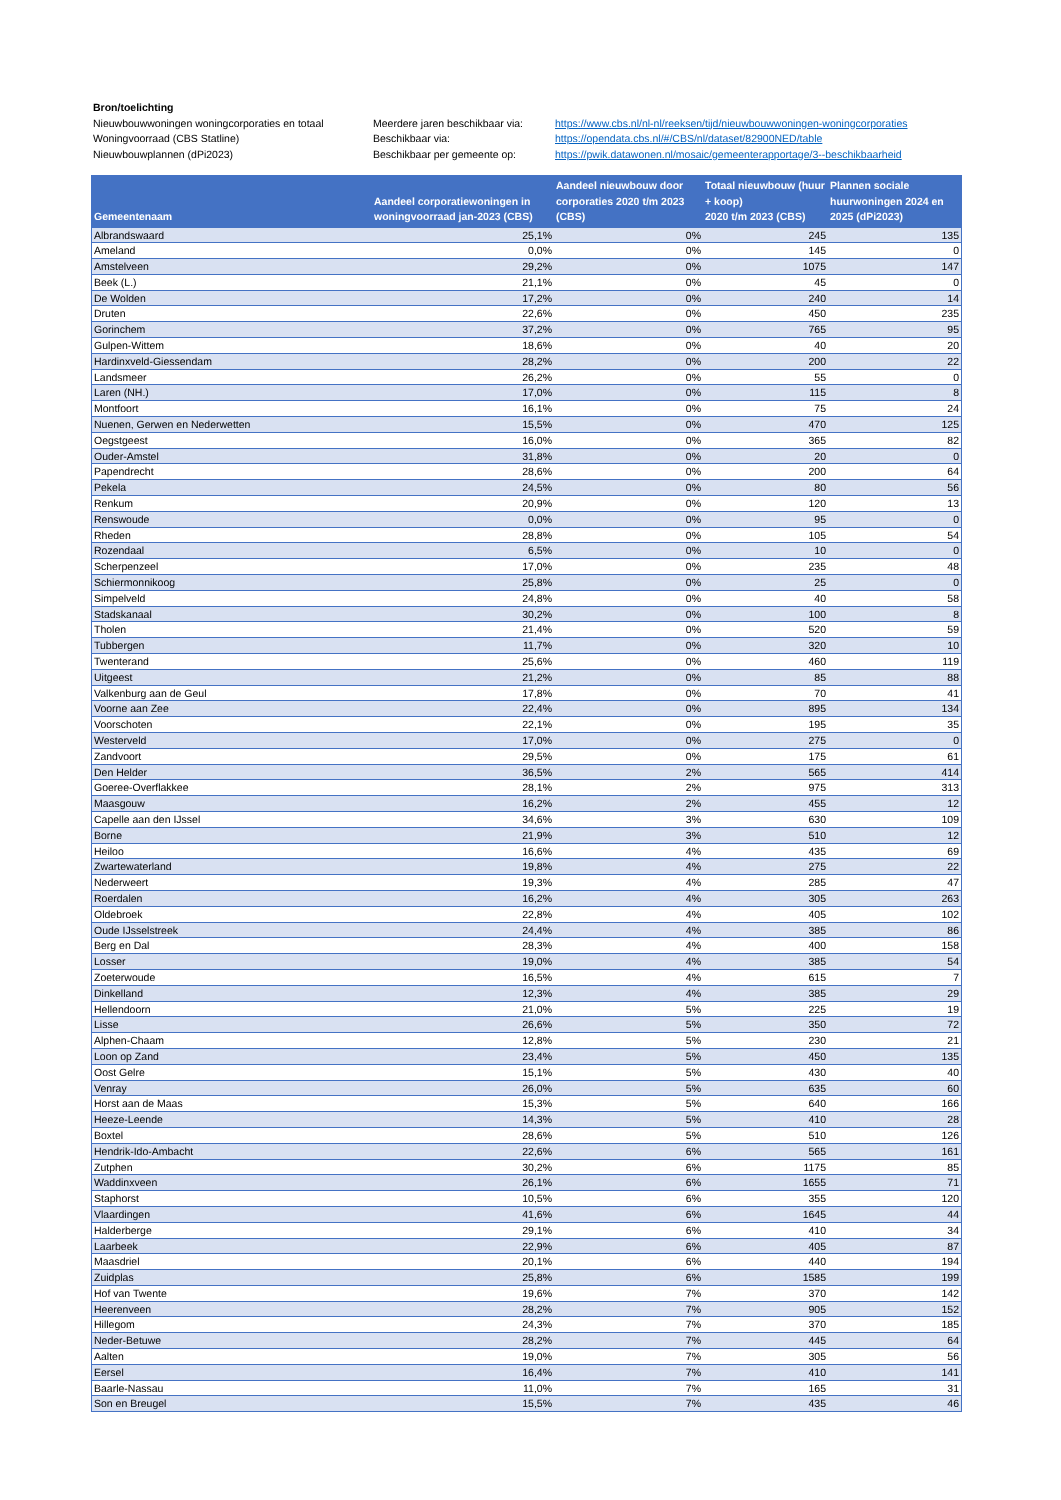| Bron/toelichting | | |
| Nieuwbouwwoningen woningcorporaties en totaal | Meerdere jaren beschikbaar via: | https://www.cbs.nl/nl-nl/reeksen/tijd/nieuwbouwwoningen-woningcorporaties |
| Woningvoorraad (CBS Statline) | Beschikbaar via: | https://opendata.cbs.nl/#/CBS/nl/dataset/82900NED/table |
| Nieuwbouwplannen (dPi2023) | Beschikbaar per gemeente op: | https://pwik.datawonen.nl/mosaic/gemeenterapportage/3--beschikbaarheid |
| Gemeentenaam | Aandeel corporatiewoningen in woningvoorraad jan-2023 (CBS) | Aandeel nieuwbouw door corporaties 2020 t/m 2023 (CBS) | Totaal nieuwbouw (huur + koop) 2020 t/m 2023 (CBS) | Plannen sociale huurwoningen 2024 en 2025 (dPi2023) |
| --- | --- | --- | --- | --- |
| Albrandswaard | 25,1% | 0% | 245 | 135 |
| Ameland | 0,0% | 0% | 145 | 0 |
| Amstelveen | 29,2% | 0% | 1075 | 147 |
| Beek (L.) | 21,1% | 0% | 45 | 0 |
| De Wolden | 17,2% | 0% | 240 | 14 |
| Druten | 22,6% | 0% | 450 | 235 |
| Gorinchem | 37,2% | 0% | 765 | 95 |
| Gulpen-Wittem | 18,6% | 0% | 40 | 20 |
| Hardinxveld-Giessendam | 28,2% | 0% | 200 | 22 |
| Landsmeer | 26,2% | 0% | 55 | 0 |
| Laren (NH.) | 17,0% | 0% | 115 | 8 |
| Montfoort | 16,1% | 0% | 75 | 24 |
| Nuenen, Gerwen en Nederwetten | 15,5% | 0% | 470 | 125 |
| Oegstgeest | 16,0% | 0% | 365 | 82 |
| Ouder-Amstel | 31,8% | 0% | 20 | 0 |
| Papendrecht | 28,6% | 0% | 200 | 64 |
| Pekela | 24,5% | 0% | 80 | 56 |
| Renkum | 20,9% | 0% | 120 | 13 |
| Renswoude | 0,0% | 0% | 95 | 0 |
| Rheden | 28,8% | 0% | 105 | 54 |
| Rozendaal | 6,5% | 0% | 10 | 0 |
| Scherpenzeel | 17,0% | 0% | 235 | 48 |
| Schiermonnikoog | 25,8% | 0% | 25 | 0 |
| Simpelveld | 24,8% | 0% | 40 | 58 |
| Stadskanaal | 30,2% | 0% | 100 | 8 |
| Tholen | 21,4% | 0% | 520 | 59 |
| Tubbergen | 11,7% | 0% | 320 | 10 |
| Twenterand | 25,6% | 0% | 460 | 119 |
| Uitgeest | 21,2% | 0% | 85 | 88 |
| Valkenburg aan de Geul | 17,8% | 0% | 70 | 41 |
| Voorne aan Zee | 22,4% | 0% | 895 | 134 |
| Voorschoten | 22,1% | 0% | 195 | 35 |
| Westerveld | 17,0% | 0% | 275 | 0 |
| Zandvoort | 29,5% | 0% | 175 | 61 |
| Den Helder | 36,5% | 2% | 565 | 414 |
| Goeree-Overflakkee | 28,1% | 2% | 975 | 313 |
| Maasgouw | 16,2% | 2% | 455 | 12 |
| Capelle aan den IJssel | 34,6% | 3% | 630 | 109 |
| Borne | 21,9% | 3% | 510 | 12 |
| Heiloo | 16,6% | 4% | 435 | 69 |
| Zwartewaterland | 19,8% | 4% | 275 | 22 |
| Nederweert | 19,3% | 4% | 285 | 47 |
| Roerdalen | 16,2% | 4% | 305 | 263 |
| Oldebroek | 22,8% | 4% | 405 | 102 |
| Oude IJsselstreek | 24,4% | 4% | 385 | 86 |
| Berg en Dal | 28,3% | 4% | 400 | 158 |
| Losser | 19,0% | 4% | 385 | 54 |
| Zoeterwoude | 16,5% | 4% | 615 | 7 |
| Dinkelland | 12,3% | 4% | 385 | 29 |
| Hellendoorn | 21,0% | 5% | 225 | 19 |
| Lisse | 26,6% | 5% | 350 | 72 |
| Alphen-Chaam | 12,8% | 5% | 230 | 21 |
| Loon op Zand | 23,4% | 5% | 450 | 135 |
| Oost Gelre | 15,1% | 5% | 430 | 40 |
| Venray | 26,0% | 5% | 635 | 60 |
| Horst aan de Maas | 15,3% | 5% | 640 | 166 |
| Heeze-Leende | 14,3% | 5% | 410 | 28 |
| Boxtel | 28,6% | 5% | 510 | 126 |
| Hendrik-Ido-Ambacht | 22,6% | 6% | 565 | 161 |
| Zutphen | 30,2% | 6% | 1175 | 85 |
| Waddinxveen | 26,1% | 6% | 1655 | 71 |
| Staphorst | 10,5% | 6% | 355 | 120 |
| Vlaardingen | 41,6% | 6% | 1645 | 44 |
| Halderberge | 29,1% | 6% | 410 | 34 |
| Laarbeek | 22,9% | 6% | 405 | 87 |
| Maasdriel | 20,1% | 6% | 440 | 194 |
| Zuidplas | 25,8% | 6% | 1585 | 199 |
| Hof van Twente | 19,6% | 7% | 370 | 142 |
| Heerenveen | 28,2% | 7% | 905 | 152 |
| Hillegom | 24,3% | 7% | 370 | 185 |
| Neder-Betuwe | 28,2% | 7% | 445 | 64 |
| Aalten | 19,0% | 7% | 305 | 56 |
| Eersel | 16,4% | 7% | 410 | 141 |
| Baarle-Nassau | 11,0% | 7% | 165 | 31 |
| Son en Breugel | 15,5% | 7% | 435 | 46 |